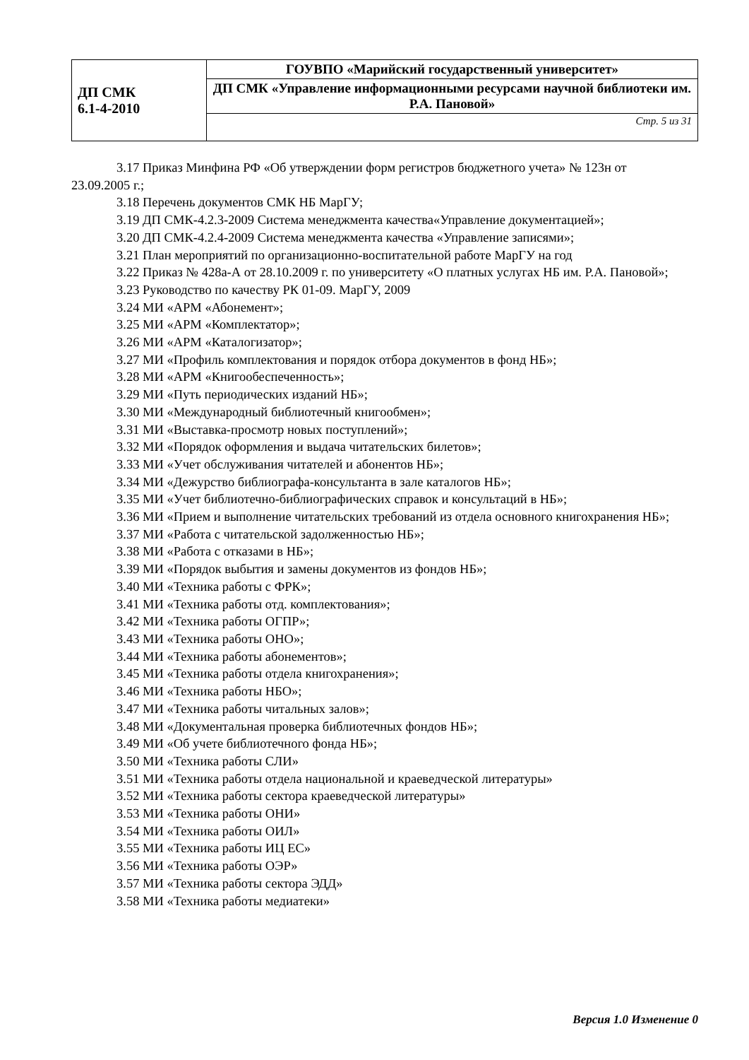| ДП СМК 6.1-4-2010 | ГОУВПО «Марийский государственный университет» |
| | ДП СМК «Управление информационными ресурсами научной библиотеки им. Р.А. Пановой» |
| | Стр. 5 из 31 |
3.17 Приказ Минфина РФ «Об утверждении форм регистров бюджетного учета» № 123н от 23.09.2005 г.;
3.18 Перечень документов СМК НБ МарГУ;
3.19 ДП СМК-4.2.3-2009 Система менеджмента качества«Управление документацией»;
3.20 ДП СМК-4.2.4-2009 Система менеджмента качества «Управление записями»;
3.21 План мероприятий по организационно-воспитательной работе МарГУ на год
3.22 Приказ № 428а-А от 28.10.2009 г. по университету «О платных услугах НБ им. Р.А. Пановой»;
3.23 Руководство по качеству РК 01-09. МарГУ, 2009
3.24 МИ «АРМ «Абонемент»;
3.25 МИ «АРМ «Комплектатор»;
3.26 МИ «АРМ «Каталогизатор»;
3.27 МИ «Профиль комплектования и порядок отбора документов в фонд НБ»;
3.28 МИ «АРМ «Книгообеспеченность»;
3.29 МИ «Путь периодических изданий НБ»;
3.30 МИ «Международный библиотечный книгообмен»;
3.31 МИ «Выставка-просмотр новых поступлений»;
3.32 МИ «Порядок оформления и выдача читательских билетов»;
3.33 МИ «Учет обслуживания читателей и абонентов НБ»;
3.34 МИ «Дежурство библиографа-консультанта в зале каталогов НБ»;
3.35 МИ «Учет библиотечно-библиографических справок и консультаций в НБ»;
3.36 МИ «Прием и выполнение читательских требований из отдела основного книгохранения НБ»;
3.37 МИ «Работа с читательской задолженностью НБ»;
3.38 МИ «Работа с отказами в НБ»;
3.39 МИ «Порядок выбытия и замены документов из фондов НБ»;
3.40 МИ «Техника работы с ФРК»;
3.41 МИ «Техника работы отд. комплектования»;
3.42 МИ «Техника работы ОГПР»;
3.43 МИ «Техника работы ОНО»;
3.44 МИ «Техника работы абонементов»;
3.45 МИ «Техника работы отдела книгохранения»;
3.46 МИ «Техника работы НБО»;
3.47 МИ «Техника работы читальных залов»;
3.48 МИ «Документальная проверка библиотечных фондов НБ»;
3.49 МИ «Об учете библиотечного фонда НБ»;
3.50 МИ «Техника работы СЛИ»
3.51 МИ «Техника работы отдела национальной и краеведческой литературы»
3.52 МИ «Техника работы сектора краеведческой литературы»
3.53 МИ «Техника работы ОНИ»
3.54 МИ «Техника работы ОИЛ»
3.55 МИ «Техника работы ИЦ ЕС»
3.56 МИ «Техника работы ОЭР»
3.57 МИ «Техника работы сектора ЭДД»
3.58 МИ «Техника работы медиатеки»
Версия 1.0 Изменение 0